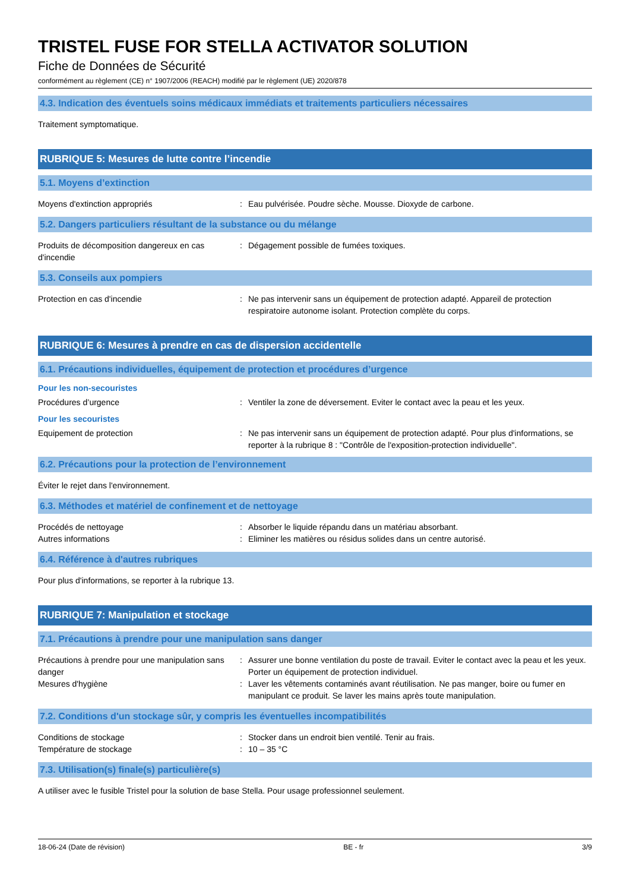TRISTEL FUSE FOR STELLA ACTIVATOR SOLUTION
Fiche de Données de Sécurité
conformément au règlement (CE) n° 1907/2006 (REACH) modifié par le règlement (UE) 2020/878
4.3. Indication des éventuels soins médicaux immédiats et traitements particuliers nécessaires
Traitement symptomatique.
RUBRIQUE 5: Mesures de lutte contre l’incendie
5.1. Moyens d’extinction
Moyens d'extinction appropriés : Eau pulvérisée. Poudre sèche. Mousse. Dioxyde de carbone.
5.2. Dangers particuliers résultant de la substance ou du mélange
Produits de décomposition dangereux en cas d'incendie
: Dégagement possible de fumées toxiques.
5.3. Conseils aux pompiers
Protection en cas d'incendie : Ne pas intervenir sans un équipement de protection adapté. Appareil de protection respiratoire autonome isolant. Protection complète du corps.
RUBRIQUE 6: Mesures à prendre en cas de dispersion accidentelle
6.1. Précautions individuelles, équipement de protection et procédures d’urgence
Pour les non-secouristes
Procédures d’urgence : Ventiler la zone de déversement. Eviter le contact avec la peau et les yeux.
Pour les secouristes
Equipement de protection : Ne pas intervenir sans un équipement de protection adapté. Pour plus d'informations, se reporter à la rubrique 8 : "Contrôle de l'exposition-protection individuelle".
6.2. Précautions pour la protection de l’environnement
Éviter le rejet dans l'environnement.
6.3. Méthodes et matériel de confinement et de nettoyage
Procédés de nettoyage : Absorber le liquide répandu dans un matériau absorbant.
Autres informations : Eliminer les matières ou résidus solides dans un centre autorisé.
6.4. Référence à d'autres rubriques
Pour plus d'informations, se reporter à la rubrique 13.
RUBRIQUE 7: Manipulation et stockage
7.1. Précautions à prendre pour une manipulation sans danger
Précautions à prendre pour une manipulation sans danger
: Assurer une bonne ventilation du poste de travail. Eviter le contact avec la peau et les yeux. Porter un équipement de protection individuel.
Mesures d'hygiène : Laver les vêtements contaminés avant réutilisation. Ne pas manger, boire ou fumer en manipulant ce produit. Se laver les mains après toute manipulation.
7.2. Conditions d'un stockage sûr, y compris les éventuelles incompatibilités
Conditions de stockage : Stocker dans un endroit bien ventilé. Tenir au frais.
Température de stockage : 10 – 35 °C
7.3. Utilisation(s) finale(s) particulière(s)
A utiliser avec le fusible Tristel pour la solution de base Stella. Pour usage professionnel seulement.
18-06-24 (Date de révision) BE - fr 3/9